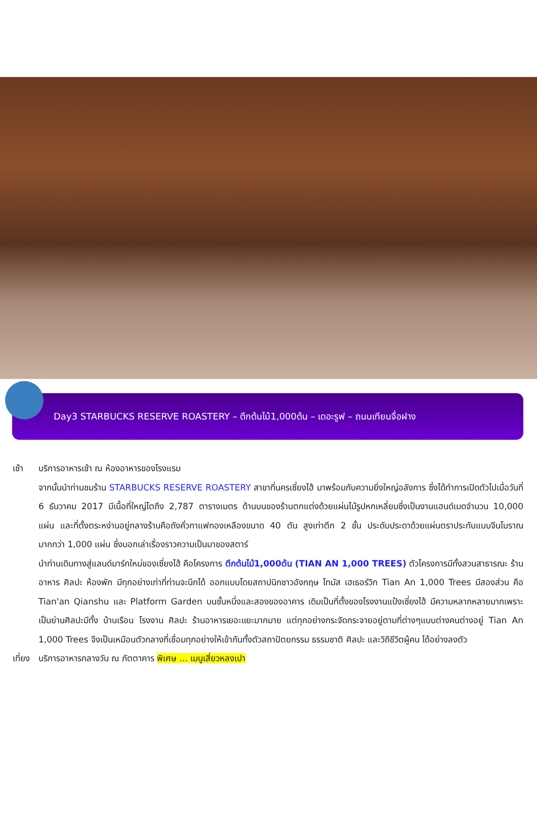Day3 STARBUCKS RESERVE ROASTERY – ตึกต้นไม้1,000ต้น – เดอะรูฟ – ถนนเทียนจื่อฝาง
เช้า บริการอาหารเช้า ณ ห้องอาหารของโรงแรม
จากนั้นนำท่านชมร้าน STARBUCKS RESERVE ROASTERY สาขาที่นครเซี่ยงไฮ้ มาพร้อมกับความยิ่งใหญ่อลังการ ซึ่งได้ทำการเปิดตัวไปเมื่อวันที่ 6 ธันวาคม 2017 มีเนื้อที่ใหญ่โตถึง 2,787 ตารางเมตร ด้านบนของร้านตกแต่งด้วยแผ่นไม้รูปหกเหลี่ยมซึ่งเป็นงานแฮนด์เมดจำนวน 10,000 แผ่น และที่ตั้งตระหง่านอยู่กลางร้านคือถังคั่วกาแฟทองเหลืองขนาด 40 ตัน สูงเท่าตึก 2 ชั้น ประดับประดาด้วยแผ่นตราประทับแบบจีนโบราณมากกว่า 1,000 แผ่น ซึ่งบอกเล่าเรื่องราวความเป็นมาของสตาร์
นำท่านเดินทางสู่แลนด์มาร์กใหม่ของเซี่ยงไฮ้ คือโครงการ ตึกต้นไม้1,000ต้น (TIAN AN 1,000 TREES) ตัวโครงการมีทั้งสวนสาธารณะ ร้านอาหาร ศิลปะ ห้องพัก มีทุกอย่างเท่าที่ท่านจะนึกได้ ออกแบบโดยสถาปนิกชาวอังกฤษ โทมัส เฮเธอร์วิก Tian An 1,000 Trees มีสองส่วน คือ Tian'an Qianshu และ Platform Garden บนชั้นหนึ่งและสองของอาคาร เดิมเป็นที่ตั้งของโรงงานแป้งเซี่ยงไฮ้ มีความหลากหลายมากเพราะเป็นย่านศิลปะมีทั้ง บ้านเรือน โรงงาน ศิลปะ ร้านอาหารเยอะแยะมากมาย แต่ทุกอย่างกระจัดกระจายอยู่ตามที่ต่างๆแบบต่างคนต่างอยู่ Tian An 1,000 Trees จึงเป็นเหมือนตัวกลางที่เชื่อมทุกอย่างให้เข้ากันทั้งตัวสถาปัตยกรรม ธรรมชาติ ศิลปะ และวิถีชีวิตผู้คน ได้อย่างลงตัว
เที่ยง บริการอาหารกลางวัน ณ ภัตตาคาร พิเศษ ... เมนูเสี่ยวหลงเปา